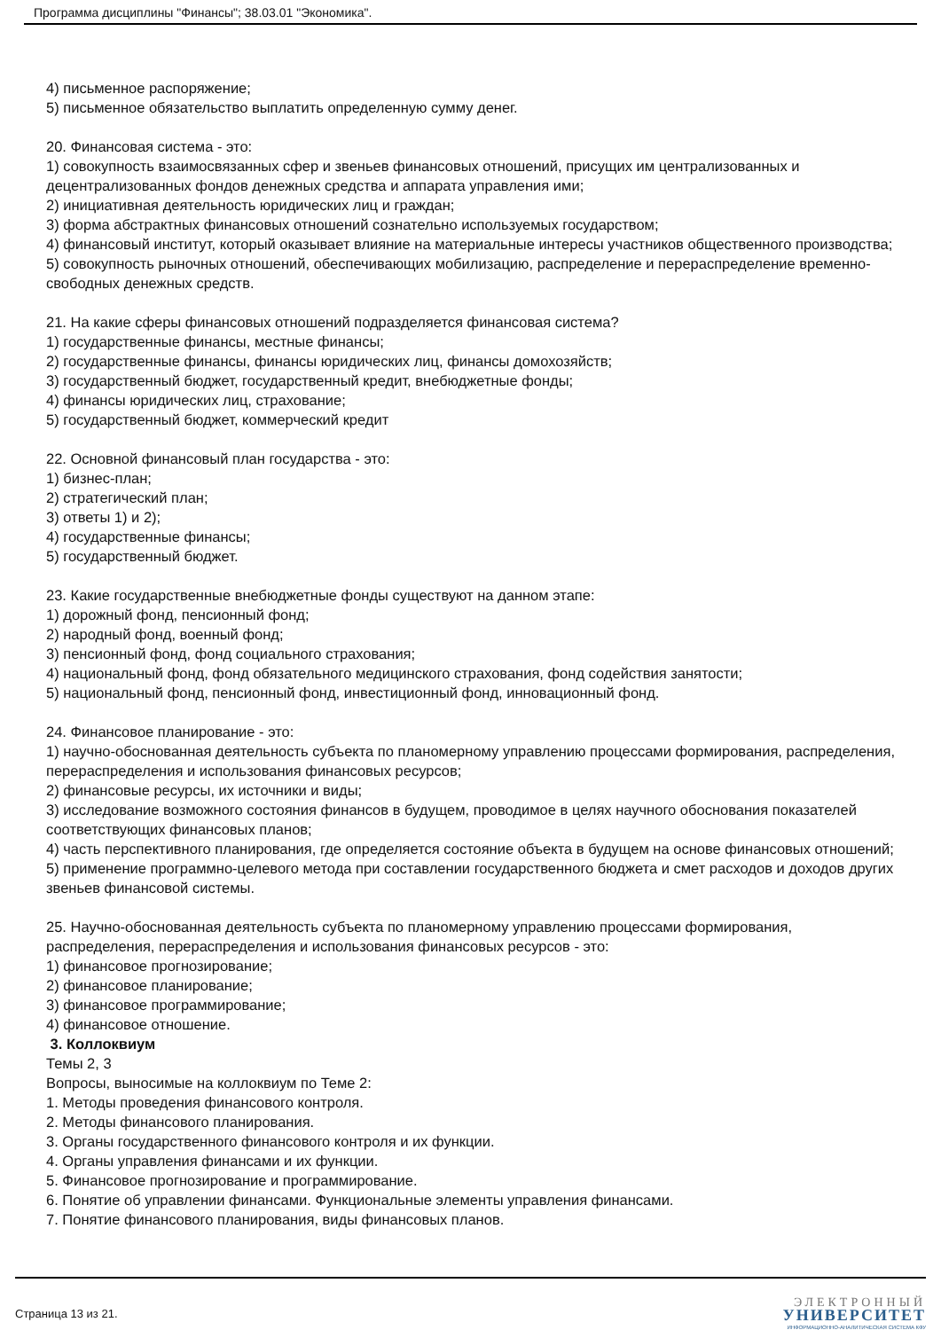Программа дисциплины "Финансы"; 38.03.01 "Экономика".
4) письменное распоряжение;
5) письменное обязательство выплатить определенную сумму денег.
20. Финансовая система - это:
1) совокупность взаимосвязанных сфер и звеньев финансовых отношений, присущих им централизованных и децентрализованных фондов денежных средства и аппарата управления ими;
2) инициативная деятельность юридических лиц и граждан;
3) форма абстрактных финансовых отношений сознательно используемых государством;
4) финансовый институт, который оказывает влияние на материальные интересы участников общественного производства;
5) совокупность рыночных отношений, обеспечивающих мобилизацию, распределение и перераспределение временно-свободных денежных средств.
21. На какие сферы финансовых отношений подразделяется финансовая система?
1) государственные финансы, местные финансы;
2) государственные финансы, финансы юридических лиц, финансы домохозяйств;
3) государственный бюджет, государственный кредит, внебюджетные фонды;
4) финансы юридических лиц, страхование;
5) государственный бюджет, коммерческий кредит
22. Основной финансовый план государства - это:
1) бизнес-план;
2) стратегический план;
3) ответы 1) и 2);
4) государственные финансы;
5) государственный бюджет.
23. Какие государственные внебюджетные фонды существуют на данном этапе:
1) дорожный фонд, пенсионный фонд;
2) народный фонд, военный фонд;
3) пенсионный фонд, фонд социального страхования;
4) национальный фонд, фонд обязательного медицинского страхования, фонд содействия занятости;
5) национальный фонд, пенсионный фонд, инвестиционный фонд, инновационный фонд.
24. Финансовое планирование - это:
1) научно-обоснованная деятельность субъекта по планомерному управлению процессами формирования, распределения, перераспределения и использования финансовых ресурсов;
2) финансовые ресурсы, их источники и виды;
3) исследование возможного состояния финансов в будущем, проводимое в целях научного обоснования показателей соответствующих финансовых планов;
4) часть перспективного планирования, где определяется состояние объекта в будущем на основе финансовых отношений;
5) применение программно-целевого метода при составлении государственного бюджета и смет расходов и доходов других звеньев финансовой системы.
25. Научно-обоснованная деятельность субъекта по планомерному управлению процессами формирования, распределения, перераспределения и использования финансовых ресурсов - это:
1) финансовое прогнозирование;
2) финансовое планирование;
3) финансовое программирование;
4) финансовое отношение.
3. Коллоквиум
Темы 2, 3
Вопросы, выносимые на коллоквиум по Теме 2:
1. Методы проведения финансового контроля.
2. Методы финансового планирования.
3. Органы государственного финансового контроля и их функции.
4. Органы управления финансами и их функции.
5. Финансовое прогнозирование и программирование.
6. Понятие об управлении финансами. Функциональные элементы управления финансами.
7. Понятие финансового планирования, виды финансовых планов.
Страница 13 из 21.
ЭЛЕКТРОННЫЙ
УНИВЕРСИТЕТ
ИНФОРМАЦИОННО-АНАЛИТИЧЕСКАЯ СИСТЕМА КФУ